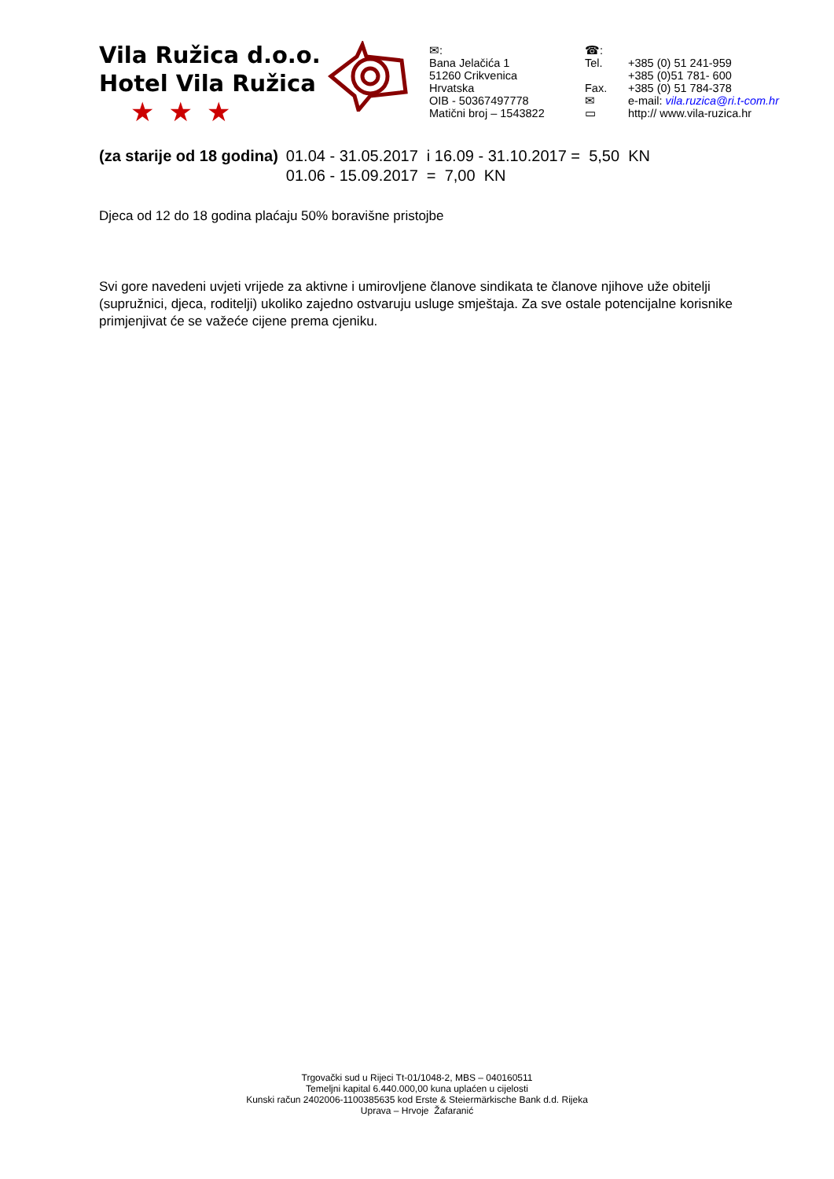Vila Ružica d.o.o.
Hotel Vila Ružica
★★★
✉:
Bana Jelačića 1
51260 Crikvenica
Hrvatska
OIB - 50367497778
Matični broj – 1543822
☎:
Tel.
Fax.
✉
▭
+385 (0) 51 241-959
+385 (0)51 781- 600
+385 (0) 51 784-378
e-mail: vila.ruzica@ri.t-com.hr
http:// www.vila-ruzica.hr
(za starije od 18 godina) 01.04 - 31.05.2017 i 16.09 - 31.10.2017 = 5,50 KN
01.06 - 15.09.2017 = 7,00 KN
Djeca od 12 do 18 godina plaćaju 50% boravišne pristojbe
Svi gore navedeni uvjeti vrijede za aktivne i umirovljene članove sindikata te članove njihove uže obitelji (supružnici, djeca, roditelji) ukoliko zajedno ostvaruju usluge smještaja. Za sve ostale potencijalne korisnike primjenjivat će se važeće cijene prema cjeniku.
Trgovački sud u Rijeci Tt-01/1048-2, MBS – 040160511
Temeljni kapital 6.440.000,00 kuna uplaćen u cijelosti
Kunski račun 2402006-1100385635 kod Erste & Steiermärkische Bank d.d. Rijeka
Uprava – Hrvoje Žafaranić